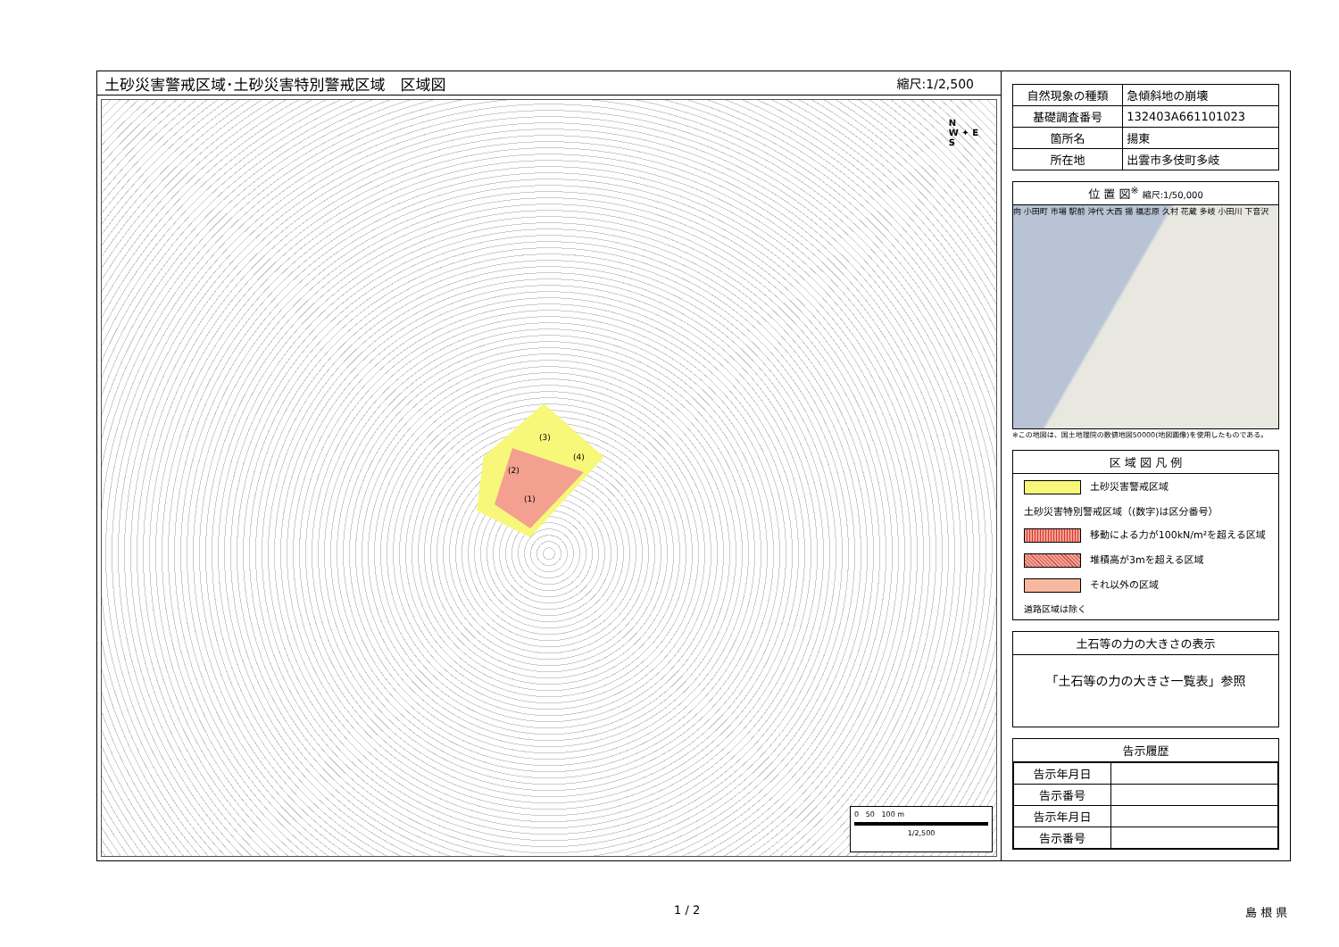土砂災害警戒区域･土砂災害特別警戒区域　区域図 縮尺:1/2,500
(1)
(2)
(3)
(4)
N
W ✦ E
S
0 50 100 m
1/2,500
| 自然現象の種類 | 急傾斜地の崩壊 |
| 基礎調査番号 | 132403A661101023 |
| 箇所名 | 揚東 |
| 所在地 | 出雲市多伎町多岐 |
位 置 図<sup>※</sup> 縮尺:1/50,000
向 小田町 市場 駅前 沖代 大西 揚 福志原 久村 花蔵 多岐 小田川 下音沢
※この地図は、国土地理院の数値地図50000(地図画像)を使用したものである。
区 域 図 凡 例
土砂災害警戒区域
土砂災害特別警戒区域（(数字)は区分番号）
移動による力が100kN/m²を超える区域
堆積高が3mを超える区域
それ以外の区域
道路区域は除く
土石等の力の大きさの表示
「土石等の力の大きさ一覧表」参照
告示履歴
| 告示年月日 | |
| 告示番号 | |
| 告示年月日 | |
| 告示番号 | |
1 / 2 島 根 県